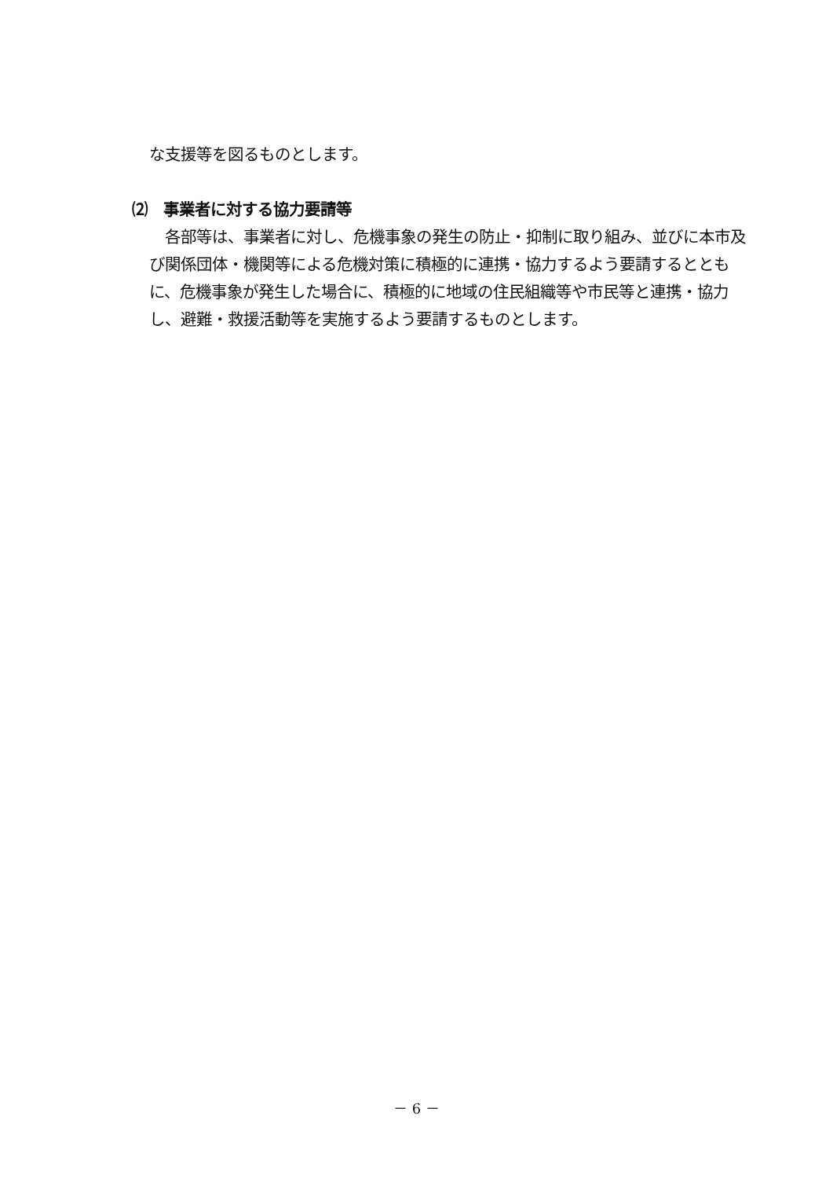な支援等を図るものとします。
⑵　事業者に対する協力要請等
　各部等は、事業者に対し、危機事象の発生の防止・抑制に取り組み、並びに本市及び関係団体・機関等による危機対策に積極的に連携・協力するよう要請するとともに、危機事象が発生した場合に、積極的に地域の住民組織等や市民等と連携・協力し、避難・救援活動等を実施するよう要請するものとします。
－ 6 －